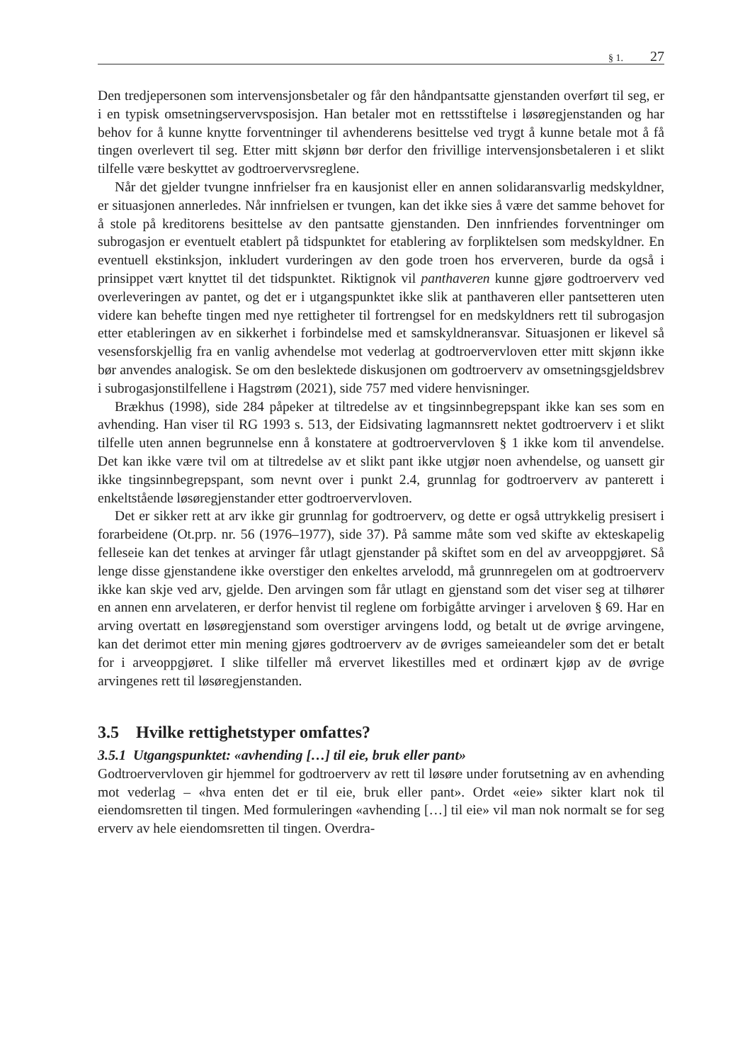§ 1. 27
Den tredjepersonen som intervensjonsbetaler og får den håndpantsatte gjenstanden overført til seg, er i en typisk omsetningservervsposisjon. Han betaler mot en rettsstiftelse i løsøregjenstanden og har behov for å kunne knytte forventninger til avhenderens besittelse ved trygt å kunne betale mot å få tingen overlevert til seg. Etter mitt skjønn bør derfor den frivillige intervensjonsbetaleren i et slikt tilfelle være beskyttet av godtroervervsreglene.
Når det gjelder tvungne innfrielser fra en kausjonist eller en annen solidaransvarlig medskyldner, er situasjonen annerledes. Når innfrielsen er tvungen, kan det ikke sies å være det samme behovet for å stole på kreditorens besittelse av den pantsatte gjenstanden. Den innfriendes forventninger om subrogasjon er eventuelt etablert på tidspunktet for etablering av forpliktelsen som medskyldner. En eventuell ekstinksjon, inkludert vurderingen av den gode troen hos erververen, burde da også i prinsippet vært knyttet til det tidspunktet. Riktignok vil panthaveren kunne gjøre godtroerverv ved overleveringen av pantet, og det er i utgangspunktet ikke slik at panthaveren eller pantsetteren uten videre kan behefte tingen med nye rettigheter til fortrengsel for en medskyldners rett til subrogasjon etter etableringen av en sikkerhet i forbindelse med et samskyldneransvar. Situasjonen er likevel så vesensforskjellig fra en vanlig avhendelse mot vederlag at godtroervervloven etter mitt skjønn ikke bør anvendes analogisk. Se om den beslektede diskusjonen om godtroerverv av omsetningsgjeldsbrev i subrogasjonstilfellene i Hagstrøm (2021), side 757 med videre henvisninger.
Brækhus (1998), side 284 påpeker at tiltredelse av et tingsinnbegrepspant ikke kan ses som en avhending. Han viser til RG 1993 s. 513, der Eidsivating lagmannsrett nektet godtroerverv i et slikt tilfelle uten annen begrunnelse enn å konstatere at godtroervervloven § 1 ikke kom til anvendelse. Det kan ikke være tvil om at tiltredelse av et slikt pant ikke utgjør noen avhendelse, og uansett gir ikke tingsinnbegrepspant, som nevnt over i punkt 2.4, grunnlag for godtroerverv av panterett i enkeltstående løsøregjenstander etter godtroervervloven.
Det er sikker rett at arv ikke gir grunnlag for godtroerverv, og dette er også uttrykkelig presisert i forarbeidene (Ot.prp. nr. 56 (1976–1977), side 37). På samme måte som ved skifte av ekteskapelig felleseie kan det tenkes at arvinger får utlagt gjenstander på skiftet som en del av arveoppgjøret. Så lenge disse gjenstandene ikke overstiger den enkeltes arvelodd, må grunnregelen om at godtroerverv ikke kan skje ved arv, gjelde. Den arvingen som får utlagt en gjenstand som det viser seg at tilhører en annen enn arvelateren, er derfor henvist til reglene om forbigåtte arvinger i arveloven § 69. Har en arving overtatt en løsøregjenstand som overstiger arvingens lodd, og betalt ut de øvrige arvingene, kan det derimot etter min mening gjøres godtroerverv av de øvriges sameieandeler som det er betalt for i arveoppgjøret. I slike tilfeller må ervervet likestilles med et ordinært kjøp av de øvrige arvingenes rett til løsøregjenstanden.
3.5 Hvilke rettighetstyper omfattes?
3.5.1 Utgangspunktet: «avhending […] til eie, bruk eller pant»
Godtroervervloven gir hjemmel for godtroerverv av rett til løsøre under forutsetning av en avhending mot vederlag – «hva enten det er til eie, bruk eller pant». Ordet «eie» sikter klart nok til eiendomsretten til tingen. Med formuleringen «avhending […] til eie» vil man nok normalt se for seg erverv av hele eiendomsretten til tingen. Overdra-